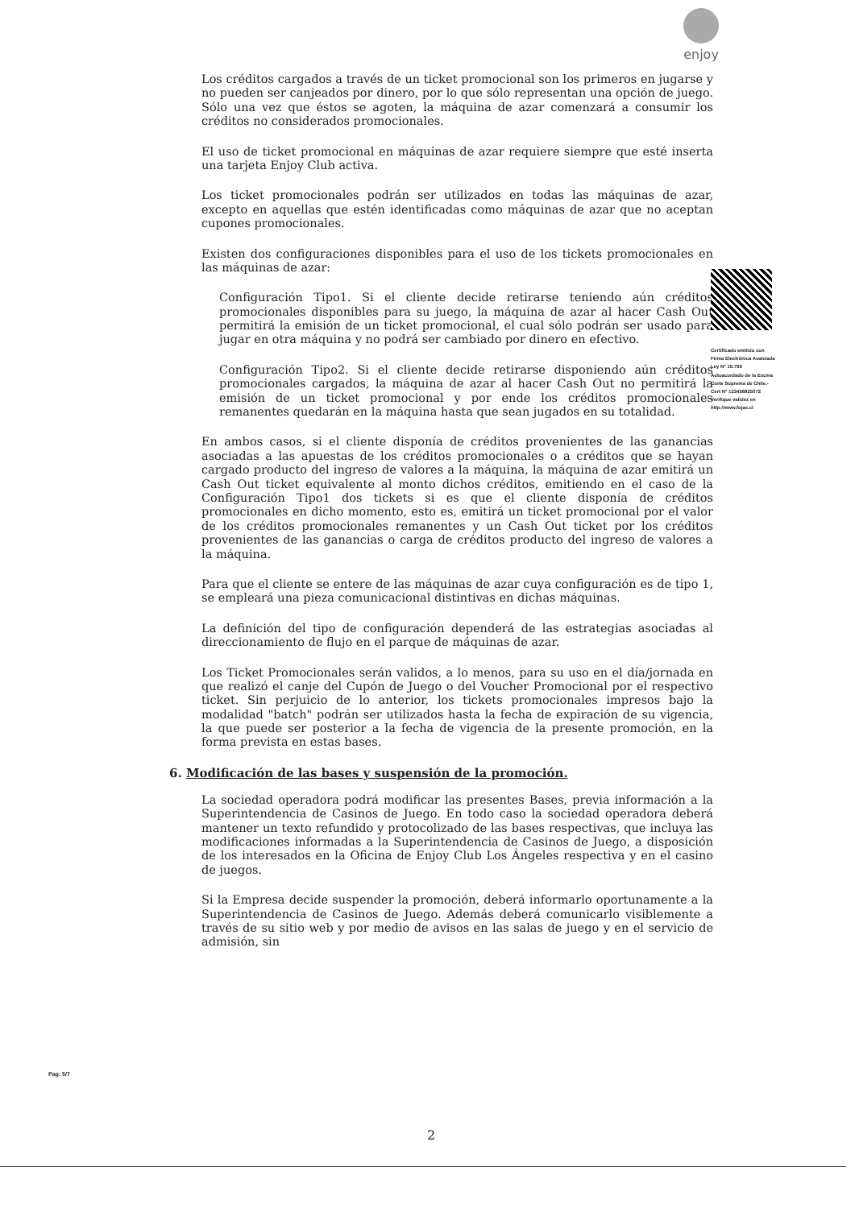enjoy
Los créditos cargados a través de un ticket promocional son los primeros en jugarse y no pueden ser canjeados por dinero, por lo que sólo representan una opción de juego. Sólo una vez que éstos se agoten, la máquina de azar comenzará a consumir los créditos no considerados promocionales.
El uso de ticket promocional en máquinas de azar requiere siempre que esté inserta una tarjeta Enjoy Club activa.
Los ticket promocionales podrán ser utilizados en todas las máquinas de azar, excepto en aquellas que estén identificadas como máquinas de azar que no aceptan cupones promocionales.
Existen dos configuraciones disponibles para el uso de los tickets promocionales en las máquinas de azar:
Configuración Tipo1. Si el cliente decide retirarse teniendo aún créditos promocionales disponibles para su juego, la máquina de azar al hacer Cash Out permitirá la emisión de un ticket promocional, el cual sólo podrán ser usado para jugar en otra máquina y no podrá ser cambiado por dinero en efectivo.
Configuración Tipo2. Si el cliente decide retirarse disponiendo aún créditos promocionales cargados, la máquina de azar al hacer Cash Out no permitirá la emisión de un ticket promocional y por ende los créditos promocionales remanentes quedarán en la máquina hasta que sean jugados en su totalidad.
En ambos casos, si el cliente disponía de créditos provenientes de las ganancias asociadas a las apuestas de los créditos promocionales o a créditos que se hayan cargado producto del ingreso de valores a la máquina, la máquina de azar emitirá un Cash Out ticket equivalente al monto dichos créditos, emitiendo en el caso de la Configuración Tipo1 dos tickets si es que el cliente disponía de créditos promocionales en dicho momento, esto es, emitirá un ticket promocional por el valor de los créditos promocionales remanentes y un Cash Out ticket por los créditos provenientes de las ganancias o carga de créditos producto del ingreso de valores a la máquina.
Para que el cliente se entere de las máquinas de azar cuya configuración es de tipo 1, se empleará una pieza comunicacional distintivas en dichas máquinas.
La definición del tipo de configuración dependerá de las estrategias asociadas al direccionamiento de flujo en el parque de máquinas de azar.
Los Ticket Promocionales serán validos, a lo menos, para su uso en el día/jornada en que realizó el canje del Cupón de Juego o del Voucher Promocional por el respectivo ticket. Sin perjuicio de lo anterior, los tickets promocionales impresos bajo la modalidad "batch" podrán ser utilizados hasta la fecha de expiración de su vigencia, la que puede ser posterior a la fecha de vigencia de la presente promoción, en la forma prevista en estas bases.
6. Modificación de las bases y suspensión de la promoción.
La sociedad operadora podrá modificar las presentes Bases, previa información a la Superintendencia de Casinos de Juego. En todo caso la sociedad operadora deberá mantener un texto refundido y protocolizado de las bases respectivas, que incluya las modificaciones informadas a la Superintendencia de Casinos de Juego, a disposición de los interesados en la Oficina de Enjoy Club Los Ángeles respectiva y en el casino de juegos.
Si la Empresa decide suspender la promoción, deberá informarlo oportunamente a la Superintendencia de Casinos de Juego. Además deberá comunicarlo visiblemente a través de su sitio web y por medio de avisos en las salas de juego y en el servicio de admisión, sin
Certificado emitido con Firma Electrónica Avanzada Ley N° 19.799 Autoacordado de la Excma Corte Suprema de Chile.- Cert N° 123456825072 Verifique validez en http://www.fojas.cl
Pag: 5/7
2